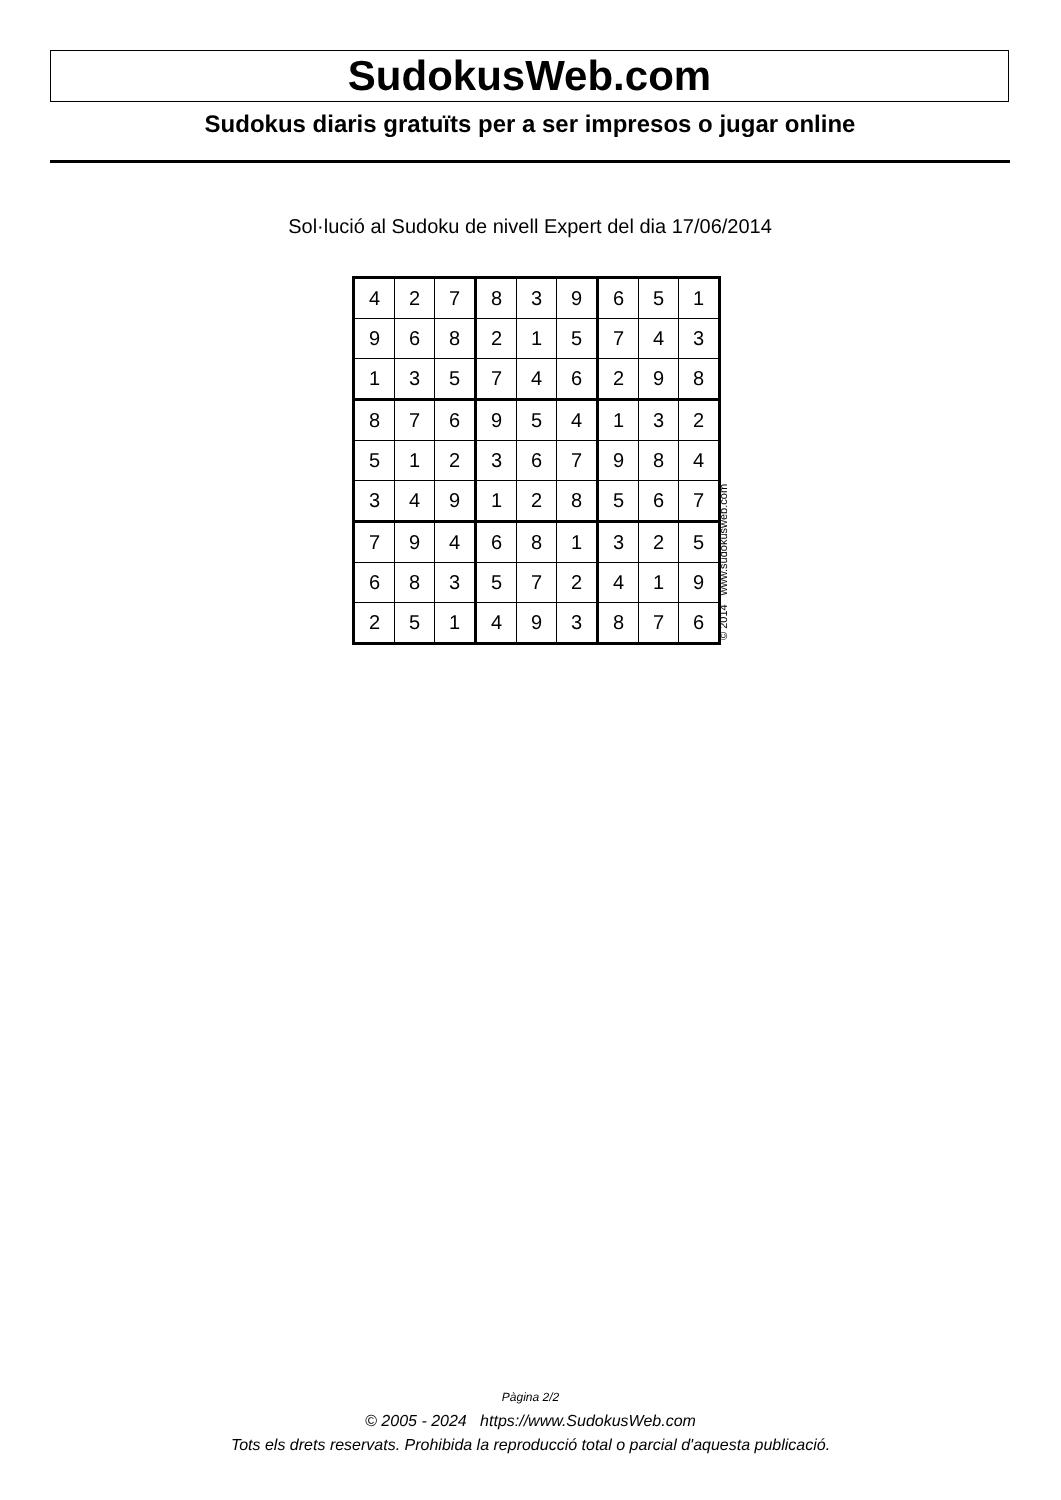SudokusWeb.com
Sudokus diaris gratuïts per a ser impresos o jugar online
Sol·lució al Sudoku de nivell Expert del dia 17/06/2014
| 4 | 2 | 7 | 8 | 3 | 9 | 6 | 5 | 1 |
| 9 | 6 | 8 | 2 | 1 | 5 | 7 | 4 | 3 |
| 1 | 3 | 5 | 7 | 4 | 6 | 2 | 9 | 8 |
| 8 | 7 | 6 | 9 | 5 | 4 | 1 | 3 | 2 |
| 5 | 1 | 2 | 3 | 6 | 7 | 9 | 8 | 4 |
| 3 | 4 | 9 | 1 | 2 | 8 | 5 | 6 | 7 |
| 7 | 9 | 4 | 6 | 8 | 1 | 3 | 2 | 5 |
| 6 | 8 | 3 | 5 | 7 | 2 | 4 | 1 | 9 |
| 2 | 5 | 1 | 4 | 9 | 3 | 8 | 7 | 6 |
© 2014 www.sudokusweb.com
Pàgina 2/2
© 2005 - 2024 https://www.SudokusWeb.com
Tots els drets reservats. Prohibida la reproducció total o parcial d'aquesta publicació.